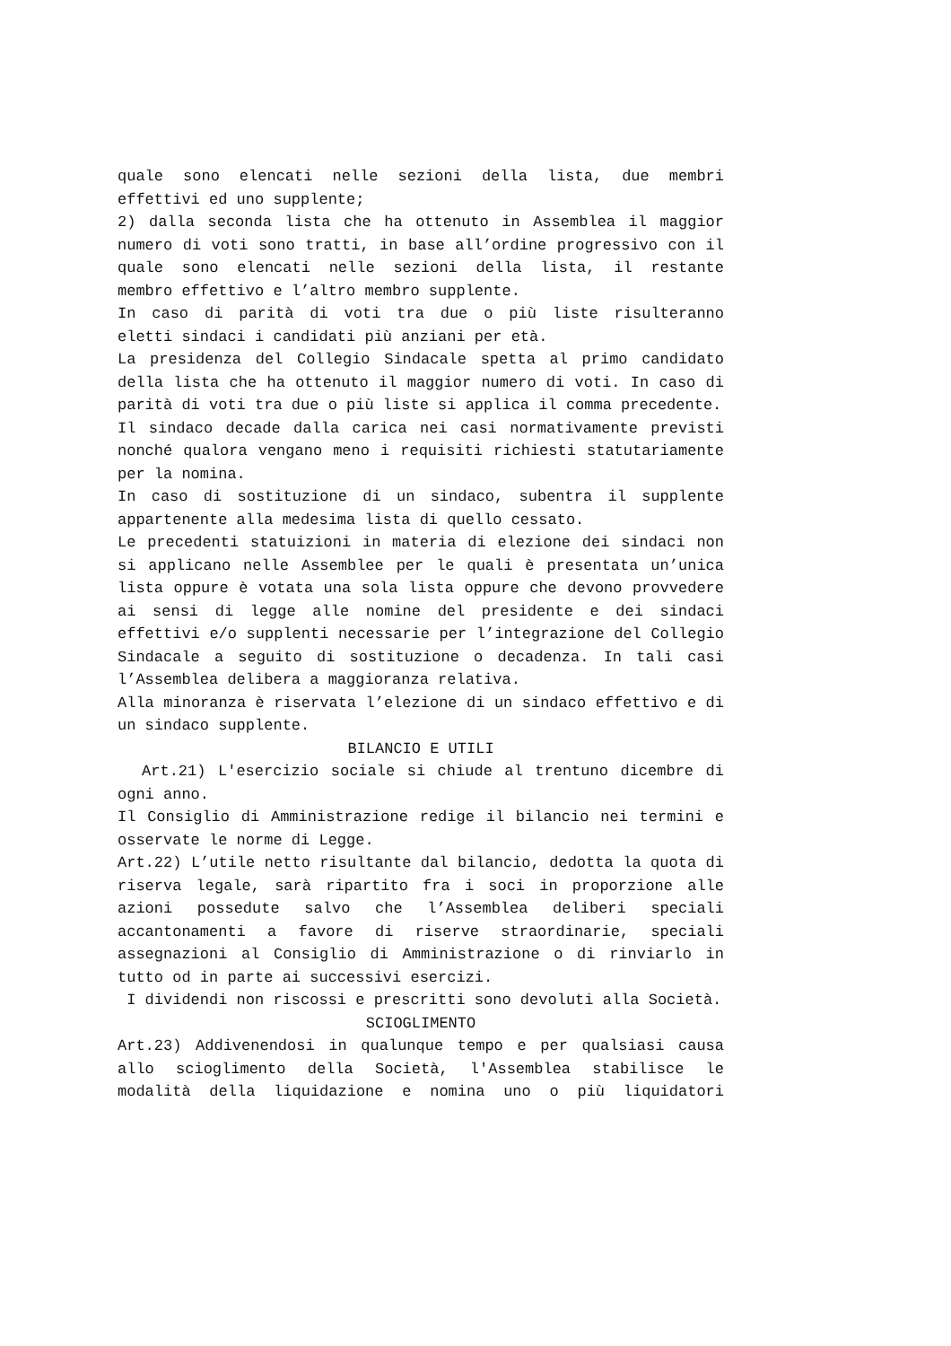quale sono elencati nelle sezioni della lista, due membri
effettivi ed uno supplente;
2) dalla seconda lista che ha ottenuto in Assemblea il maggior numero di voti sono tratti, in base all’ordine progressivo con il quale sono elencati nelle sezioni della lista, il restante
membro effettivo e l’altro membro supplente.
In caso di parità di voti tra due o più liste risulteranno
eletti sindaci i candidati più anziani per età.
La presidenza del Collegio Sindacale spetta al primo candidato della lista che ha ottenuto il maggior numero di voti. In caso di parità di voti tra due o più liste si applica il comma precedente.
Il sindaco decade dalla carica nei casi normativamente previsti nonché qualora vengano meno i requisiti richiesti statutariamente per la nomina.
In caso di sostituzione di un sindaco, subentra il supplente appartenente alla medesima lista di quello cessato.
Le precedenti statuizioni in materia di elezione dei sindaci non si applicano nelle Assemblee per le quali è presentata un’unica lista oppure è votata una sola lista oppure che devono provvedere ai sensi di legge alle nomine del presidente e dei sindaci effettivi e/o supplenti necessarie per l’integrazione del Collegio Sindacale a seguito di sostituzione o decadenza. In tali casi l’Assemblea delibera a maggioranza relativa.
Alla minoranza è riservata l’elezione di un sindaco effettivo e di un sindaco supplente.
BILANCIO E UTILI
Art.21) L'esercizio sociale si chiude al trentuno dicembre di ogni anno.
Il Consiglio di Amministrazione redige il bilancio nei termini e osservate le norme di Legge.
Art.22) L’utile netto risultante dal bilancio, dedotta la quota di riserva legale, sarà ripartito fra i soci in proporzione alle azioni possedute salvo che l’Assemblea deliberi speciali accantonamenti a favore di riserve straordinarie, speciali assegnazioni al Consiglio di Amministrazione o di rinviarlo in tutto od in parte ai successivi esercizi.
I dividendi non riscossi e prescritti sono devoluti alla Società.
SCIOGLIMENTO
Art.23) Addivenendosi in qualunque tempo e per qualsiasi causa allo scioglimento della Società, l'Assemblea stabilisce le modalità della liquidazione e nomina uno o più liquidatori